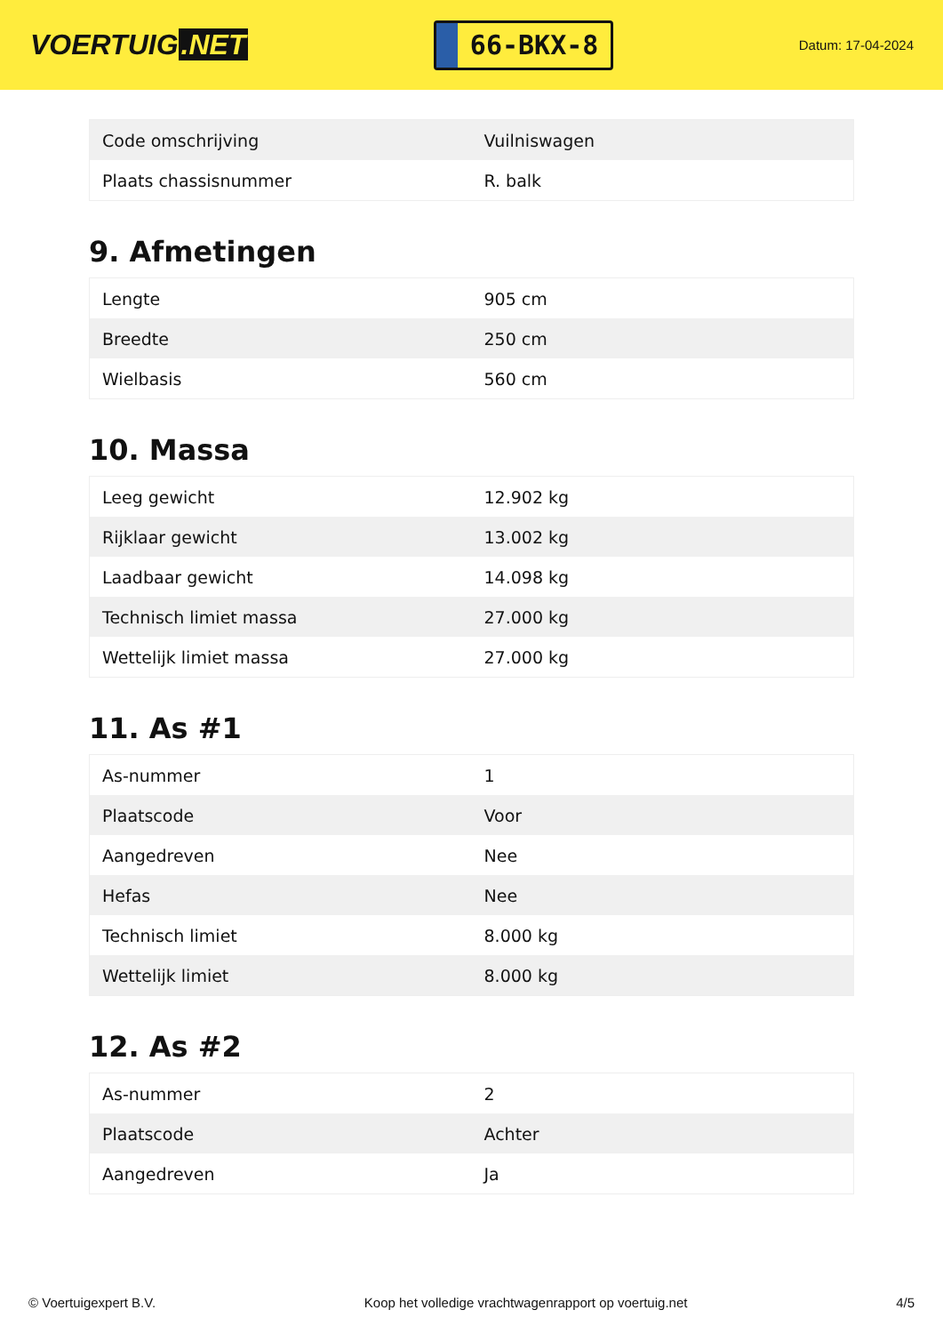VOERTUIG.NET
66-BKX-8
Datum: 17-04-2024
| Code omschrijving | Vuilniswagen |
| Plaats chassisnummer | R. balk |
9. Afmetingen
| Lengte | 905 cm |
| Breedte | 250 cm |
| Wielbasis | 560 cm |
10. Massa
| Leeg gewicht | 12.902 kg |
| Rijklaar gewicht | 13.002 kg |
| Laadbaar gewicht | 14.098 kg |
| Technisch limiet massa | 27.000 kg |
| Wettelijk limiet massa | 27.000 kg |
11. As #1
| As-nummer | 1 |
| Plaatscode | Voor |
| Aangedreven | Nee |
| Hefas | Nee |
| Technisch limiet | 8.000 kg |
| Wettelijk limiet | 8.000 kg |
12. As #2
| As-nummer | 2 |
| Plaatscode | Achter |
| Aangedreven | Ja |
© Voertuigexpert B.V. Koop het volledige vrachtwagenrapport op voertuig.net 4/5